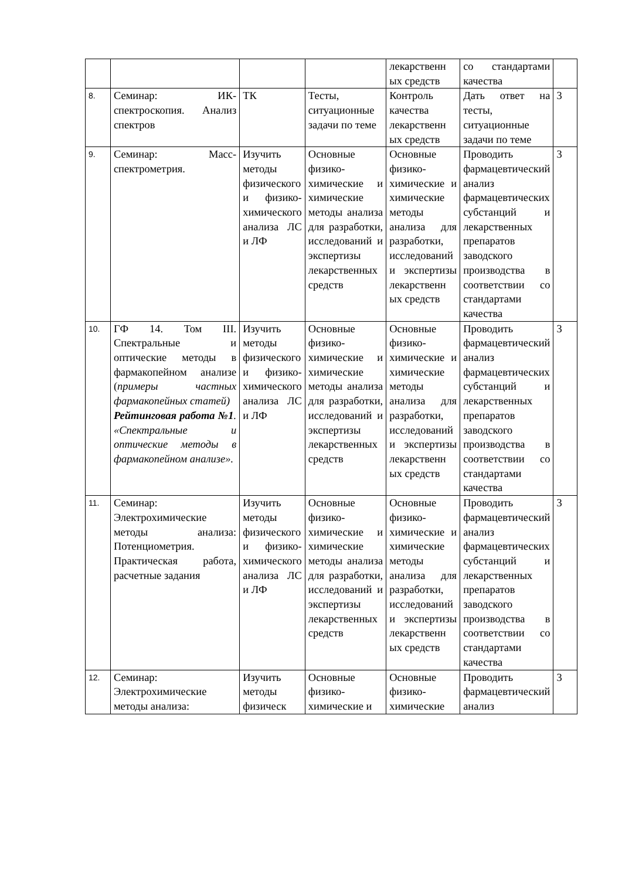| | | | | лекарственн ых средств | со стандартами качества | |
| 8. | Семинар: ИК-спектроскопия. Анализ спектров | ТК | Тесты, ситуационные задачи по теме | Контроль качества лекарственн ых средств | Дать ответ на тесты, ситуационные задачи по теме | 3 |
| 9. | Семинар: Масс-спектрометрия. | Изучить методы физического и физико-химического анализа ЛС и ЛФ | Основные физико-химические и химические методы анализа для разработки, исследований и экспертизы лекарственных средств | Основные физико-химические и химические методы анализа для разработки, исследований и экспертизы лекарственн ых средств | Проводить фармацевтический анализ фармацевтических субстанций и лекарственных препаратов заводского производства в соответствии со стандартами качества | 3 |
| 10. | ГФ 14. Том III. Спектральные и оптические методы в фармакопейном анализе ( примеры частных фармакопейных статей) Рейтинговая работа №1 . «Спектральные и оптические методы в фармакопейном анализе». | Изучить методы физического и физико-химического анализа ЛС и ЛФ | Основные физико-химические и химические методы анализа для разработки, исследований и экспертизы лекарственных средств | Основные физико-химические и химические методы анализа для разработки, исследований и экспертизы лекарственн ых средств | Проводить фармацевтический анализ фармацевтических субстанций и лекарственных препаратов заводского производства в соответствии со стандартами качества | 3 |
| 11. | Семинар: Электрохимические методы анализа: Потенциометрия. Практическая работа, расчетные задания | Изучить методы физического и физико-химического анализа ЛС и ЛФ | Основные физико-химические и химические методы анализа для разработки, исследований и экспертизы лекарственных средств | Основные физико-химические и химические методы анализа для разработки, исследований и экспертизы лекарственн ых средств | Проводить фармацевтический анализ фармацевтических субстанций и лекарственных препаратов заводского производства в соответствии со стандартами качества | 3 |
| 12. | Семинар: Электрохимические методы анализа: | Изучить методы физическ | Основные физико-химические и | Основные физико-химические | Проводить фармацевтический анализ | 3 |